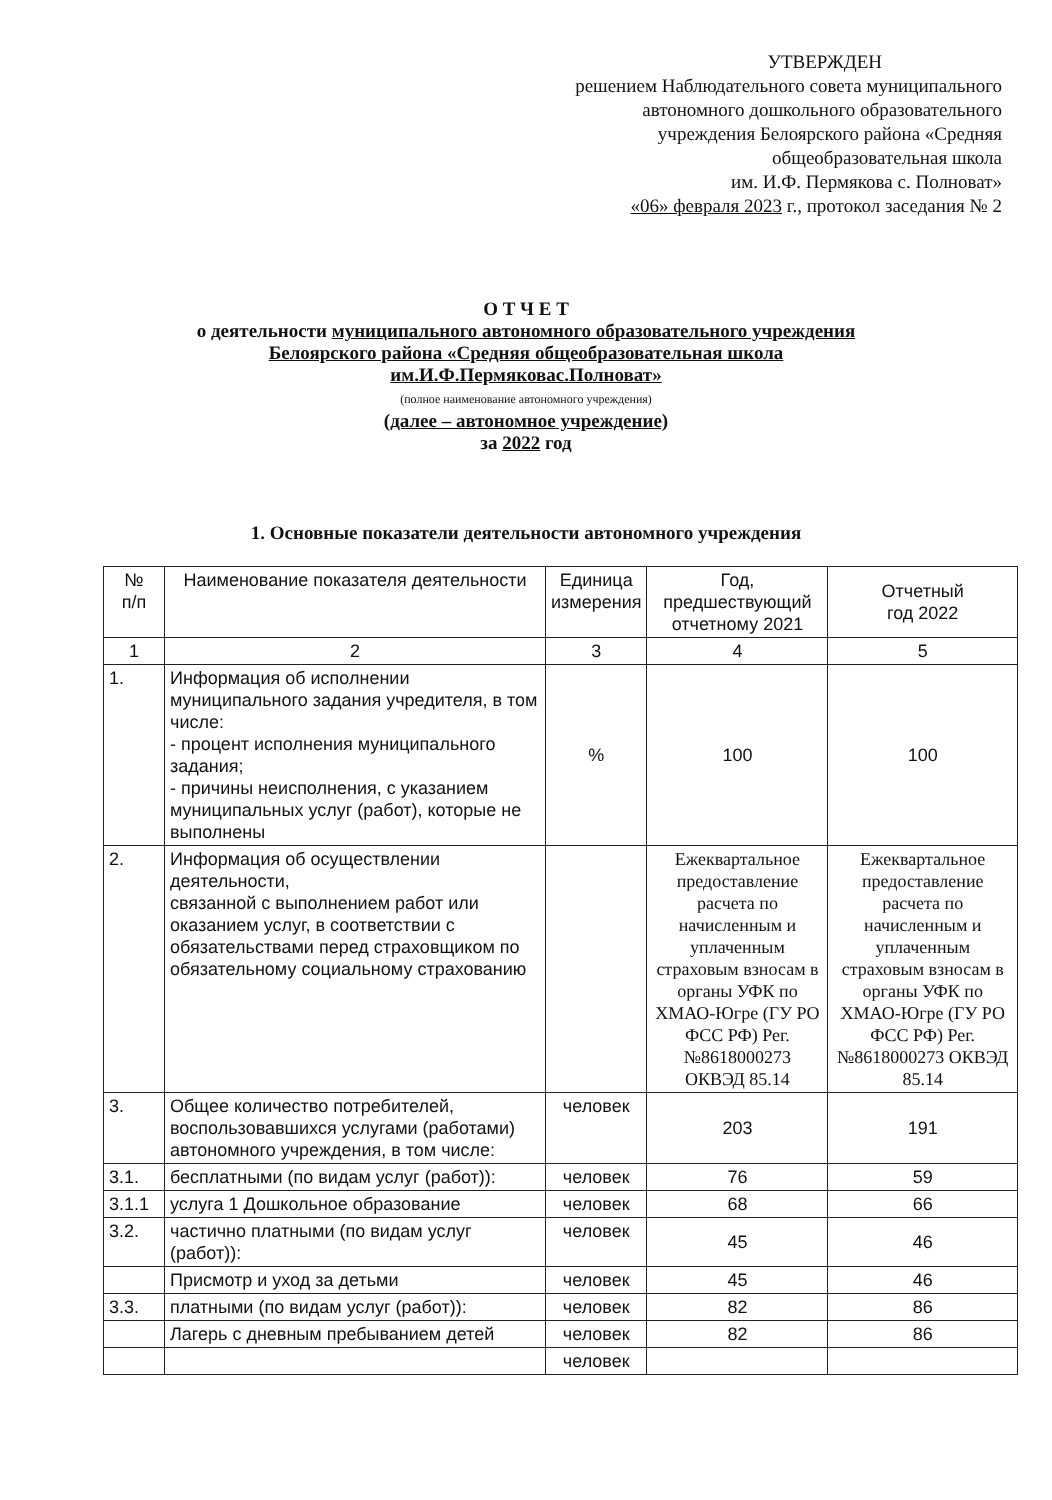УТВЕРЖДЕН
решением Наблюдательного совета муниципального
автономного дошкольного образовательного
учреждения Белоярского района «Средняя
общеобразовательная школа
им. И.Ф. Пермякова с. Полноват»
«06» февраля 2023 г., протокол заседания № 2
О Т Ч Е Т
о деятельности муниципального автономного образовательного учреждения
Белоярского района «Средняя общеобразовательная школа
им.И.Ф.Пермяковас.Полноват»
(полное наименование автономного учреждения)
(далее – автономное учреждение)
за 2022 год
1. Основные показатели деятельности автономного учреждения
| № п/п | Наименование показателя деятельности | Единица измерения | Год, предшествующий отчетному 2021 | Отчетный год 2022 |
| --- | --- | --- | --- | --- |
| 1 | 2 | 3 | 4 | 5 |
| 1. | Информация об исполнении муниципального задания учредителя, в том числе: - процент исполнения муниципального задания; - причины неисполнения, с указанием муниципальных услуг (работ), которые не выполнены | % | 100 | 100 |
| 2. | Информация об осуществлении деятельности, связанной с выполнением работ или оказанием услуг, в соответствии с обязательствами перед страховщиком по обязательному социальному страхованию | | Ежеквартальное предоставление расчета по начисленным и уплаченным страховым взносам в органы УФК по ХМАО-Югре (ГУ РО ФСС РФ) Рег.№8618000273 ОКВЭД 85.14 | Ежеквартальное предоставление расчета по начисленным и уплаченным страховым взносам в органы УФК по ХМАО-Югре (ГУ РО ФСС РФ) Рег.№8618000273 ОКВЭД 85.14 |
| 3. | Общее количество потребителей, воспользовавшихся услугами (работами) автономного учреждения, в том числе: | человек | 203 | 191 |
| 3.1. | бесплатными (по видам услуг (работ)): | человек | 76 | 59 |
| 3.1.1 | услуга 1 Дошкольное образование | человек | 68 | 66 |
| 3.2. | частично платными (по видам услуг (работ)): | человек | 45 | 46 |
| | Присмотр и уход за детьми | человек | 45 | 46 |
| 3.3. | платными (по видам услуг (работ)): | человек | 82 | 86 |
| | Лагерь с дневным пребыванием детей | человек | 82 | 86 |
| | | человек | | |